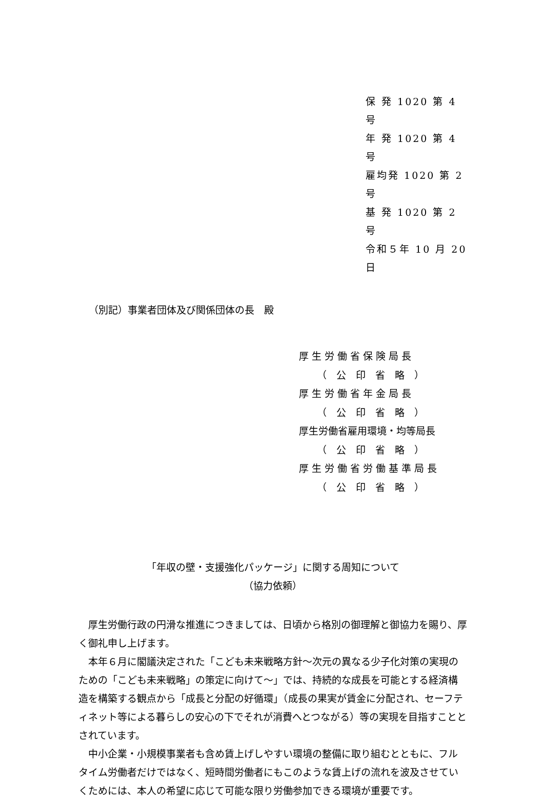保 発 1020 第 4 号
年 発 1020 第 4 号
雇均発 1020 第 2 号
基 発 1020 第 2 号
令和５年 10 月 20 日
（別記）事業者団体及び関係団体の長　殿
厚 生 労 働 省 保 険 局 長
（　公　印　省　略　）
厚 生 労 働 省 年 金 局 長
（　公　印　省　略　）
厚生労働省雇用環境・均等局長
（　公　印　省　略　）
厚 生 労 働 省 労 働 基 準 局 長
（　公　印　省　略　）
「年収の壁・支援強化パッケージ」に関する周知について
（協力依頼）
厚生労働行政の円滑な推進につきましては、日頃から格別の御理解と御協力を賜り、厚く御礼申し上げます。
本年６月に閣議決定された「こども未来戦略方針～次元の異なる少子化対策の実現のための「こども未来戦略」の策定に向けて～」では、持続的な成長を可能とする経済構造を構築する観点から「成長と分配の好循環」（成長の果実が賃金に分配され、セーフティネット等による暮らしの安心の下でそれが消費へとつながる）等の実現を目指すこととされています。
中小企業・小規模事業者も含め賃上げしやすい環境の整備に取り組むとともに、フルタイム労働者だけではなく、短時間労働者にもこのような賃上げの流れを波及させていくためには、本人の希望に応じて可能な限り労働参加できる環境が重要です。